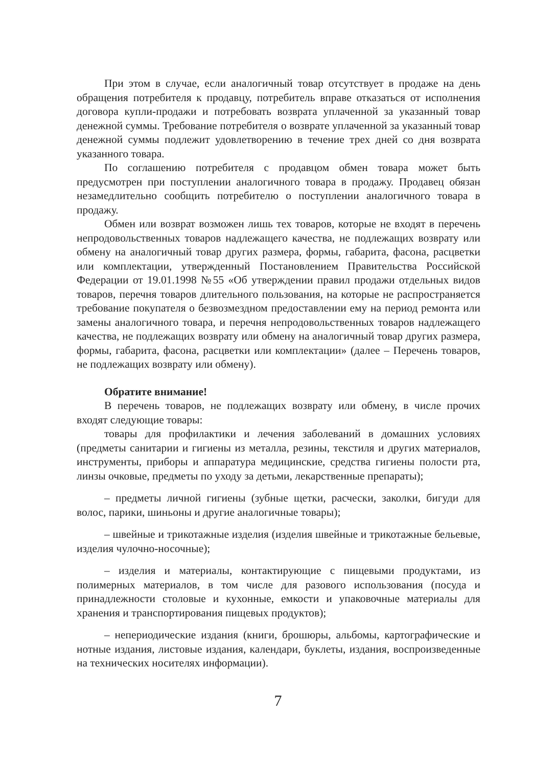При этом в случае, если аналогичный товар отсутствует в продаже на день обращения потребителя к продавцу, потребитель вправе отказаться от исполнения договора купли-продажи и потребовать возврата уплаченной за указанный товар денежной суммы. Требование потребителя о возврате уплаченной за указанный товар денежной суммы подлежит удовлетворению в течение трех дней со дня возврата указанного товара.
По соглашению потребителя с продавцом обмен товара может быть предусмотрен при поступлении аналогичного товара в продажу. Продавец обязан незамедлительно сообщить потребителю о поступлении аналогичного товара в продажу.
Обмен или возврат возможен лишь тех товаров, которые не входят в перечень непродовольственных товаров надлежащего качества, не подлежащих возврату или обмену на аналогичный товар других размера, формы, габарита, фасона, расцветки или комплектации, утвержденный Постановлением Правительства Российской Федерации от 19.01.1998 №55 «Об утверждении правил продажи отдельных видов товаров, перечня товаров длительного пользования, на которые не распространяется требование покупателя о безвозмездном предоставлении ему на период ремонта или замены аналогичного товара, и перечня непродовольственных товаров надлежащего качества, не подлежащих возврату или обмену на аналогичный товар других размера, формы, габарита, фасона, расцветки или комплектации» (далее – Перечень товаров, не подлежащих возврату или обмену).
Обратите внимание!
В перечень товаров, не подлежащих возврату или обмену, в числе прочих входят следующие товары:
товары для профилактики и лечения заболеваний в домашних условиях (предметы санитарии и гигиены из металла, резины, текстиля и других материалов, инструменты, приборы и аппаратура медицинские, средства гигиены полости рта, линзы очковые, предметы по уходу за детьми, лекарственные препараты);
– предметы личной гигиены (зубные щетки, расчески, заколки, бигуди для волос, парики, шиньоны и другие аналогичные товары);
– швейные и трикотажные изделия (изделия швейные и трикотажные бельевые, изделия чулочно-носочные);
– изделия и материалы, контактирующие с пищевыми продуктами, из полимерных материалов, в том числе для разового использования (посуда и принадлежности столовые и кухонные, емкости и упаковочные материалы для хранения и транспортирования пищевых продуктов);
– непериодические издания (книги, брошюры, альбомы, картографические и нотные издания, листовые издания, календари, буклеты, издания, воспроизведенные на технических носителях информации).
7